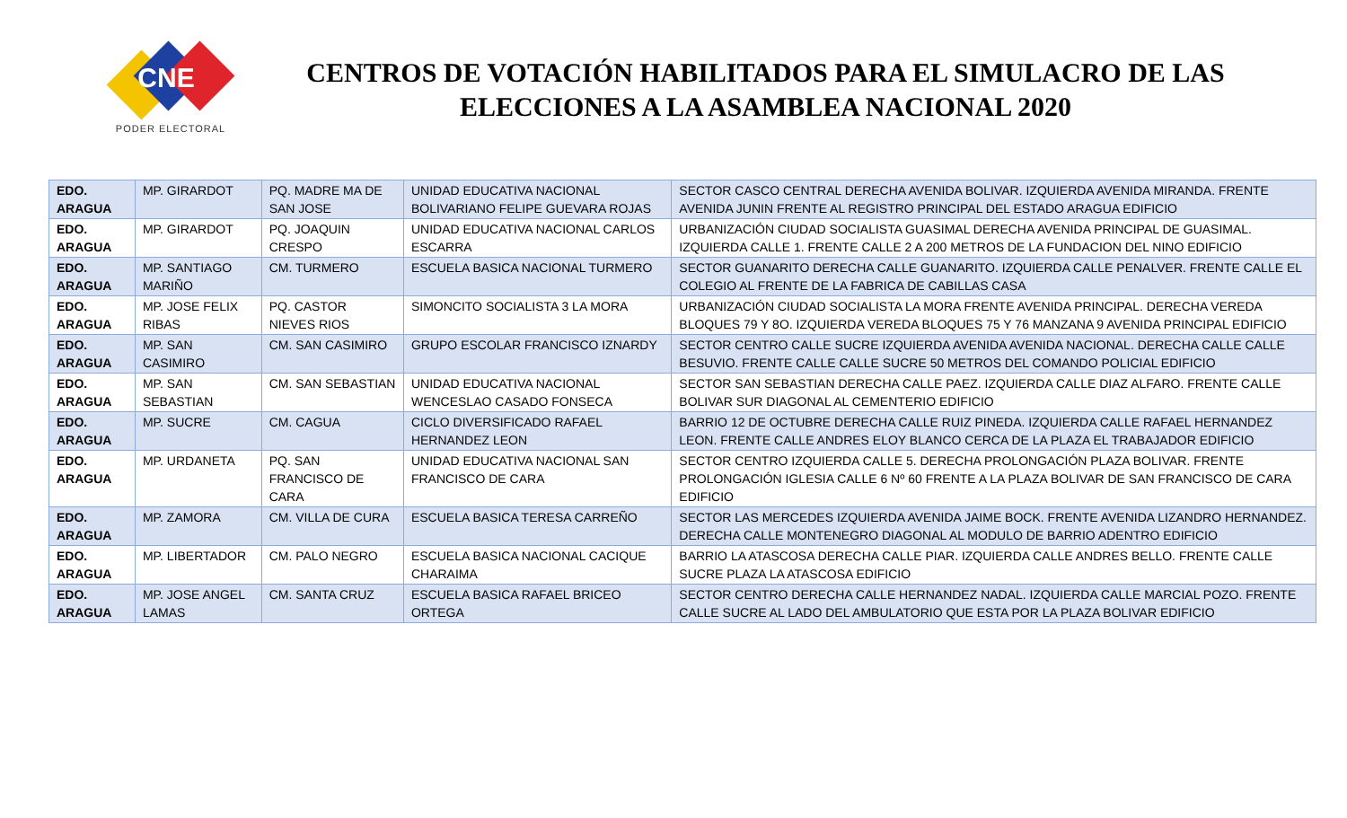CNE
PODER ELECTORAL
CENTROS DE VOTACIÓN HABILITADOS PARA EL SIMULACRO DE LAS ELECCIONES A LA ASAMBLEA NACIONAL 2020
| EDO. ARAGUA | MP. GIRARDOT | PQ. MADRE MA DE SAN JOSE | UNIDAD EDUCATIVA NACIONAL BOLIVARIANO FELIPE GUEVARA ROJAS | SECTOR CASCO CENTRAL DERECHA AVENIDA BOLIVAR. IZQUIERDA AVENIDA MIRANDA. FRENTE AVENIDA JUNIN FRENTE AL REGISTRO PRINCIPAL DEL ESTADO ARAGUA EDIFICIO |
| EDO. ARAGUA | MP. GIRARDOT | PQ. JOAQUIN CRESPO | UNIDAD EDUCATIVA NACIONAL CARLOS ESCARRA | URBANIZACIÓN CIUDAD SOCIALISTA GUASIMAL DERECHA AVENIDA PRINCIPAL DE GUASIMAL. IZQUIERDA CALLE 1. FRENTE CALLE 2 A 200 METROS DE LA FUNDACION DEL NINO EDIFICIO |
| EDO. ARAGUA | MP. SANTIAGO MARIÑO | CM. TURMERO | ESCUELA BASICA NACIONAL TURMERO | SECTOR GUANARITO DERECHA CALLE GUANARITO. IZQUIERDA CALLE PENALVER. FRENTE CALLE EL COLEGIO AL FRENTE DE LA FABRICA DE CABILLAS CASA |
| EDO. ARAGUA | MP. JOSE FELIX RIBAS | PQ. CASTOR NIEVES RIOS | SIMONCITO SOCIALISTA 3 LA MORA | URBANIZACIÓN CIUDAD SOCIALISTA LA MORA FRENTE AVENIDA PRINCIPAL. DERECHA VEREDA BLOQUES 79 Y 8O. IZQUIERDA VEREDA BLOQUES 75 Y 76 MANZANA 9 AVENIDA PRINCIPAL EDIFICIO |
| EDO. ARAGUA | MP. SAN CASIMIRO | CM. SAN CASIMIRO | GRUPO ESCOLAR FRANCISCO IZNARDY | SECTOR CENTRO CALLE SUCRE IZQUIERDA AVENIDA AVENIDA NACIONAL. DERECHA CALLE CALLE BESUVIO. FRENTE CALLE CALLE SUCRE 50 METROS DEL COMANDO POLICIAL EDIFICIO |
| EDO. ARAGUA | MP. SAN SEBASTIAN | CM. SAN SEBASTIAN | UNIDAD EDUCATIVA NACIONAL WENCESLAO CASADO FONSECA | SECTOR SAN SEBASTIAN DERECHA CALLE PAEZ. IZQUIERDA CALLE DIAZ ALFARO. FRENTE CALLE BOLIVAR SUR DIAGONAL AL CEMENTERIO EDIFICIO |
| EDO. ARAGUA | MP. SUCRE | CM. CAGUA | CICLO DIVERSIFICADO RAFAEL HERNANDEZ LEON | BARRIO 12 DE OCTUBRE DERECHA CALLE RUIZ PINEDA. IZQUIERDA CALLE RAFAEL HERNANDEZ LEON. FRENTE CALLE ANDRES ELOY BLANCO CERCA DE LA PLAZA EL TRABAJADOR EDIFICIO |
| EDO. ARAGUA | MP. URDANETA | PQ. SAN FRANCISCO DE CARA | UNIDAD EDUCATIVA NACIONAL SAN FRANCISCO DE CARA | SECTOR CENTRO IZQUIERDA CALLE 5. DERECHA PROLONGACIÓN PLAZA BOLIVAR. FRENTE PROLONGACIÓN IGLESIA CALLE 6 Nº 60 FRENTE A LA PLAZA BOLIVAR DE SAN FRANCISCO DE CARA EDIFICIO |
| EDO. ARAGUA | MP. ZAMORA | CM. VILLA DE CURA | ESCUELA BASICA TERESA CARREÑO | SECTOR LAS MERCEDES IZQUIERDA AVENIDA JAIME BOCK. FRENTE AVENIDA LIZANDRO HERNANDEZ. DERECHA CALLE MONTENEGRO DIAGONAL AL MODULO DE BARRIO ADENTRO EDIFICIO |
| EDO. ARAGUA | MP. LIBERTADOR | CM. PALO NEGRO | ESCUELA BASICA NACIONAL CACIQUE CHARAIMA | BARRIO LA ATASCOSA DERECHA CALLE PIAR. IZQUIERDA CALLE ANDRES BELLO. FRENTE CALLE SUCRE PLAZA LA ATASCOSA EDIFICIO |
| EDO. ARAGUA | MP. JOSE ANGEL LAMAS | CM. SANTA CRUZ | ESCUELA BASICA RAFAEL BRICEO ORTEGA | SECTOR CENTRO DERECHA CALLE HERNANDEZ NADAL. IZQUIERDA CALLE MARCIAL POZO. FRENTE CALLE SUCRE AL LADO DEL AMBULATORIO QUE ESTA POR LA PLAZA BOLIVAR EDIFICIO |